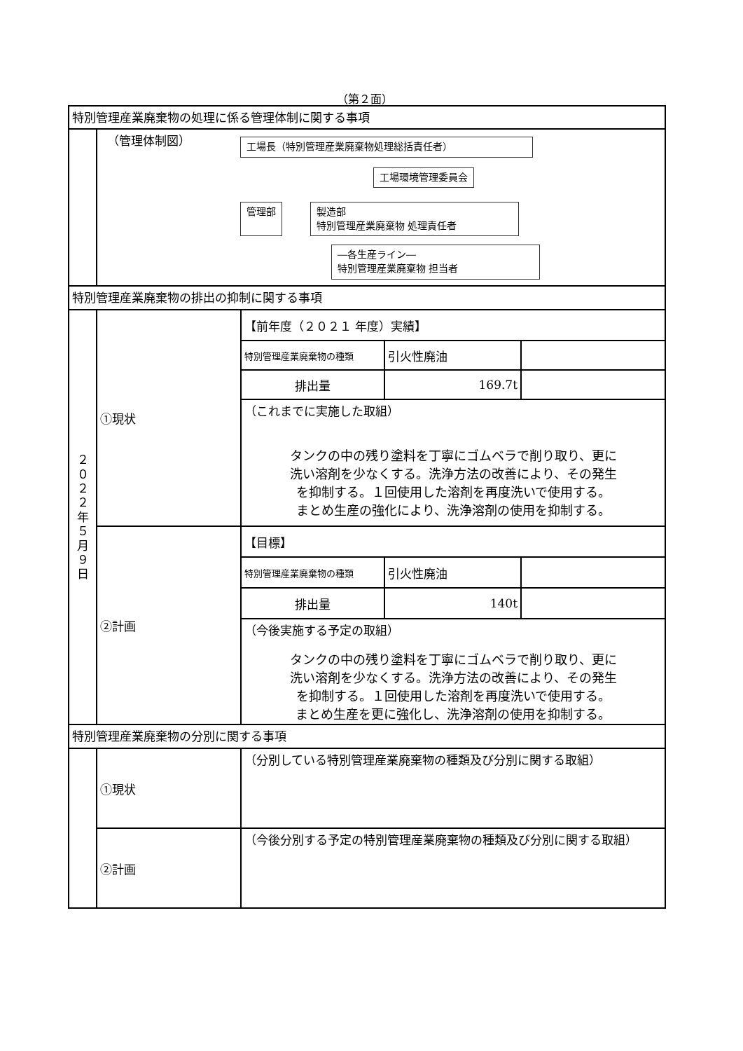（第２面）
| 特別管理産業廃棄物の処理に係る管理体制に関する事項 | | | | |
| | （管理体制図） 工場長（特別管理産業廃棄物処理総括責任者） 工場環境管理委員会 管理部 製造部 特別管理産業廃棄物 処理責任者 ―各生産ライン― 特別管理産業廃棄物 担当者 | | | |
| 特別管理産業廃棄物の排出の抑制に関する事項 | | | | |
| ２ ０ ２ ２ 年 ５ 月 ９ 日 | ①現状 | 【前年度（２０２１ 年度）実績】 | | |
| | | 特別管理産業廃棄物の種類 | 引火性廃油 | |
| | | 排出量 | 169.7t | |
| | | （これまでに実施した取組） タンクの中の残り塗料を丁寧にゴムベラで削り取り、更に 洗い溶剤を少なくする。洗浄方法の改善により、その発生 を抑制する。１回使用した溶剤を再度洗いで使用する。 まとめ生産の強化により、洗浄溶剤の使用を抑制する。 | | |
| | ②計画 | 【目標】 | | |
| | | 特別管理産業廃棄物の種類 | 引火性廃油 | |
| | | 排出量 | 140t | |
| | | （今後実施する予定の取組） タンクの中の残り塗料を丁寧にゴムベラで削り取り、更に 洗い溶剤を少なくする。洗浄方法の改善により、その発生 を抑制する。１回使用した溶剤を再度洗いで使用する。 まとめ生産を更に強化し、洗浄溶剤の使用を抑制する。 | | |
| 特別管理産業廃棄物の分別に関する事項 | | | | |
| | ①現状 | （分別している特別管理産業廃棄物の種類及び分別に関する取組） | | |
| | ②計画 | （今後分別する予定の特別管理産業廃棄物の種類及び分別に関する取組） | | |